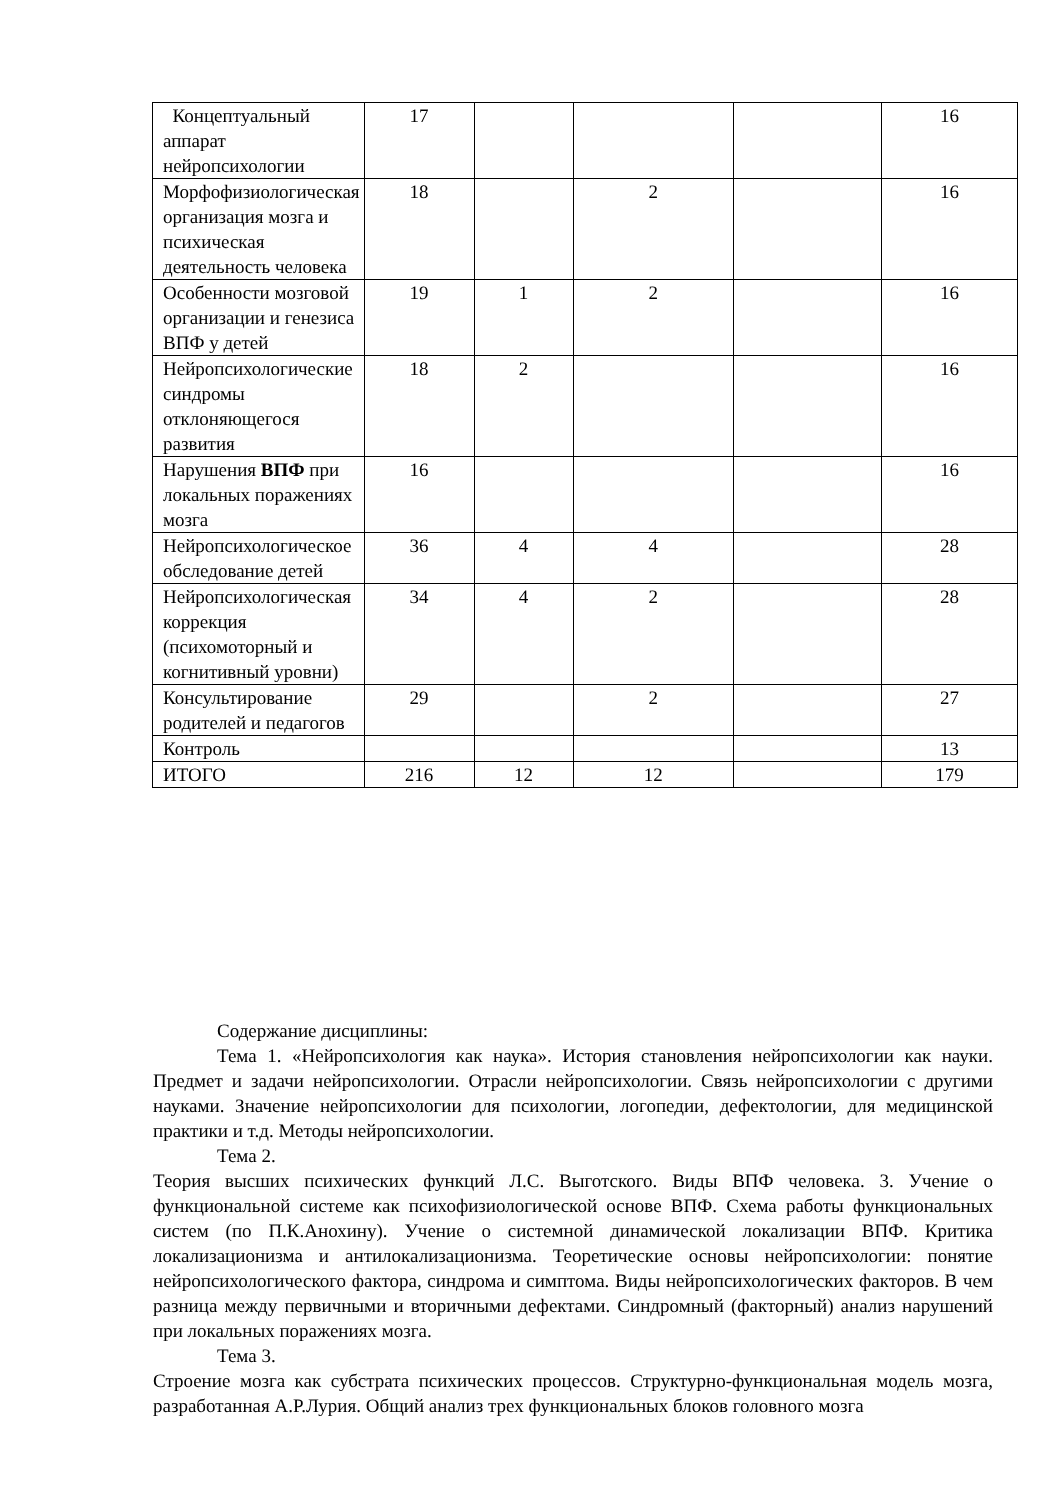| Концептуальный аппарат нейропсихологии | 17 | | | | 16 |
| Морфофизиологическая организация мозга и психическая деятельность человека | 18 | | 2 | | 16 |
| Особенности мозговой организации и генезиса ВПФ у детей | 19 | 1 | 2 | | 16 |
| Нейропсихологические синдромы отклоняющегося развития | 18 | 2 | | | 16 |
| Нарушения ВПФ при локальных поражениях мозга | 16 | | | | 16 |
| Нейропсихологическое обследование детей | 36 | 4 | 4 | | 28 |
| Нейропсихологическая коррекция (психомоторный и когнитивный уровни) | 34 | 4 | 2 | | 28 |
| Консультирование родителей и педагогов | 29 | | 2 | | 27 |
| Контроль | | | | | 13 |
| ИТОГО | 216 | 12 | 12 | | 179 |
Содержание дисциплины:
Тема 1. «Нейропсихология как наука». История становления нейропсихологии как науки. Предмет и задачи нейропсихологии. Отрасли нейропсихологии. Связь нейропсихологии с другими науками. Значение нейропсихологии для психологии, логопедии, дефектологии, для медицинской практики и т.д. Методы нейропсихологии.
Тема 2.
Теория высших психических функций Л.С. Выготского. Виды ВПФ человека. 3. Учение о функциональной системе как психофизиологической основе ВПФ. Схема работы функциональных систем (по П.К.Анохину). Учение о системной динамической локализации ВПФ. Критика локализационизма и антилокализационизма. Теоретические основы нейропсихологии: понятие нейропсихологического фактора, синдрома и симптома. Виды нейропсихологических факторов. В чем разница между первичными и вторичными дефектами. Синдромный (факторный) анализ нарушений при локальных поражениях мозга.
Тема 3.
Строение мозга как субстрата психических процессов. Структурно-функциональная модель мозга, разработанная А.Р.Лурия. Общий анализ трех функциональных блоков головного мозга